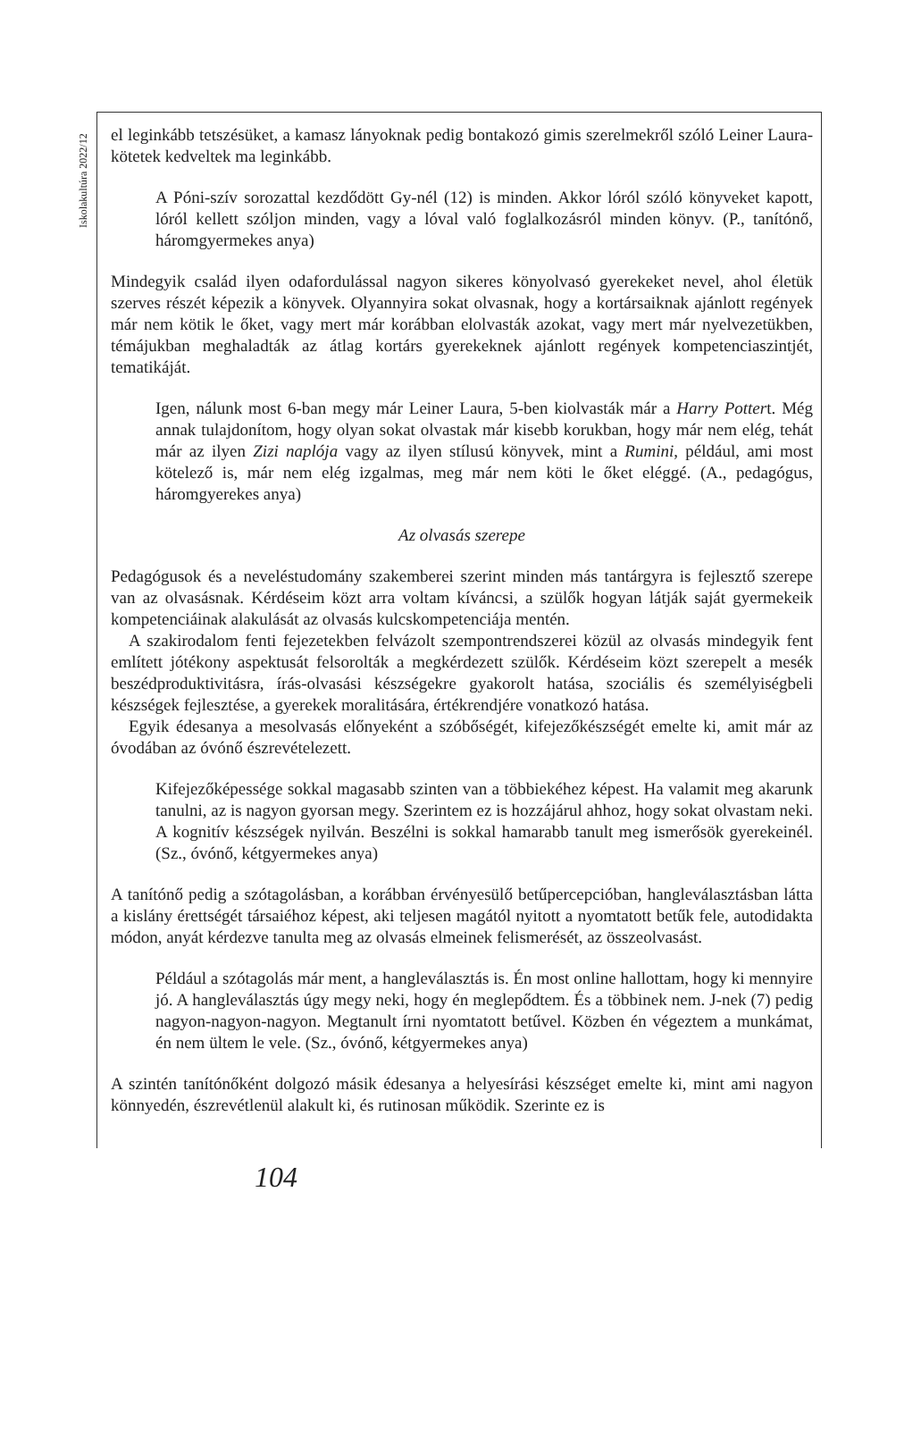Iskolakultúra 2022/12
el leginkább tetszésüket, a kamasz lányoknak pedig bontakozó gimis szerelmekről szóló Leiner Laura-kötetek kedveltek ma leginkább.
A Póni-szív sorozattal kezdődött Gy-nél (12) is minden. Akkor lóról szóló könyveket kapott, lóról kellett szóljon minden, vagy a lóval való foglalkozásról minden könyv. (P., tanítónő, háromgyermekes anya)
Mindegyik család ilyen odafordulással nagyon sikeres könyolvasó gyerekeket nevel, ahol életük szerves részét képezik a könyvek. Olyannyira sokat olvasnak, hogy a kortársaiknak ajánlott regények már nem kötik le őket, vagy mert már korábban elolvasták azokat, vagy mert már nyelvezetükben, témájukban meghaladták az átlag kortárs gyerekeknek ajánlott regények kompetenciaszintjét, tematikáját.
Igen, nálunk most 6-ban megy már Leiner Laura, 5-ben kiolvasták már a Harry Pottert. Még annak tulajdonítom, hogy olyan sokat olvastak már kisebb korukban, hogy már nem elég, tehát már az ilyen Zizi naplója vagy az ilyen stílusú könyvek, mint a Rumini, például, ami most kötelező is, már nem elég izgalmas, meg már nem köti le őket eléggé. (A., pedagógus, háromgyerekes anya)
Az olvasás szerepe
Pedagógusok és a neveléstudomány szakemberei szerint minden más tantárgyra is fejlesztő szerepe van az olvasásnak. Kérdéseim közt arra voltam kíváncsi, a szülők hogyan látják saját gyermekeik kompetenciáinak alakulását az olvasás kulcskompetenciája mentén.
A szakirodalom fenti fejezetekben felvázolt szempontrendszerei közül az olvasás mindegyik fent említett jótékony aspektusát felsorolták a megkérdezett szülők. Kérdéseim közt szerepelt a mesék beszédproduktivitásra, írás-olvasási készségekre gyakorolt hatása, szociális és személyiségbeli készségek fejlesztése, a gyerekek moralitására, értékrendjére vonatkozó hatása.
Egyik édesanya a mesolvasás előnyeként a szóbőségét, kifejezőkészségét emelte ki, amit már az óvodában az óvónő észrevételezett.
Kifejezőképessége sokkal magasabb szinten van a többiekéhez képest. Ha valamit meg akarunk tanulni, az is nagyon gyorsan megy. Szerintem ez is hozzájárul ahhoz, hogy sokat olvastam neki. A kognitív készségek nyilván. Beszélni is sokkal hamarabb tanult meg ismerősök gyerekeinél. (Sz., óvónő, kétgyermekes anya)
A tanítónő pedig a szótagolásban, a korábban érvényesülő betűpercepcióban, hangleválasztásban látta a kislány érettségét társaiéhoz képest, aki teljesen magától nyitott a nyomtatott betűk fele, autodidakta módon, anyát kérdezve tanulta meg az olvasás elmeinek felismerését, az összeolvasást.
Például a szótagolás már ment, a hangleválasztás is. Én most online hallottam, hogy ki mennyire jó. A hangleválasztás úgy megy neki, hogy én meglepődtem. És a többinek nem. J-nek (7) pedig nagyon-nagyon-nagyon. Megtanult írni nyomtatott betűvel. Közben én végeztem a munkámat, én nem ültem le vele. (Sz., óvónő, kétgyermekes anya)
A szintén tanítónőként dolgozó másik édesanya a helyesírási készséget emelte ki, mint ami nagyon könnyedén, észrevétlenül alakult ki, és rutinosan működik. Szerinte ez is
104